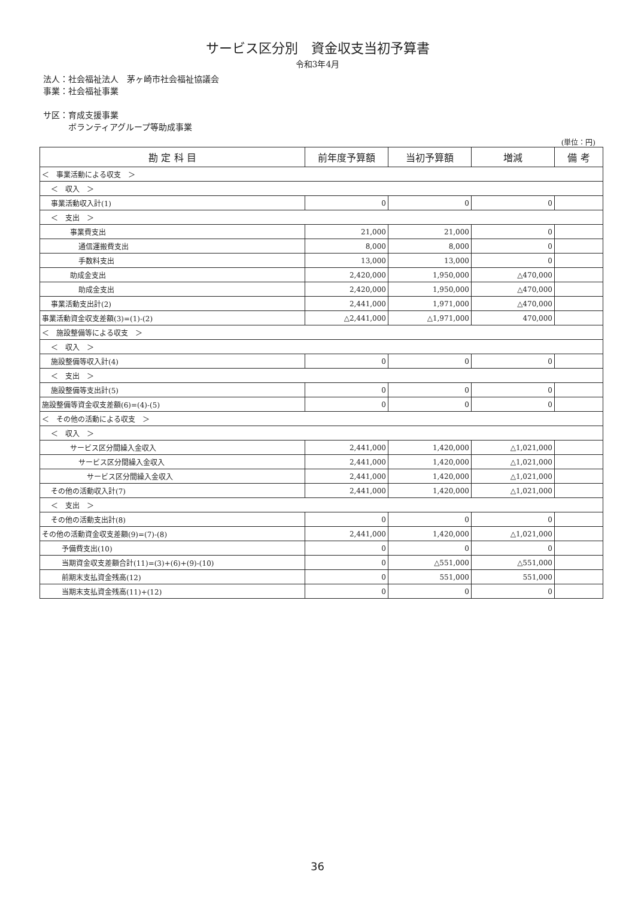サービス区分別　資金収支当初予算書
令和3年4月
法人：社会福祉法人　茅ヶ崎市社会福祉協議会
事業：社会福祉事業
サ区：育成支援事業
　　　ボランティアグループ等助成事業
(単位：円)
| 勘 定 科 目 | 前年度予算額 | 当初予算額 | 増減 | 備 考 |
| --- | --- | --- | --- | --- |
| ＜ 事業活動による収支 ＞ | | | | |
| ＜ 収入 ＞ | | | | |
| 事業活動収入計(1) | 0 | 0 | 0 | |
| ＜ 支出 ＞ | | | | |
| 事業費支出 | 21,000 | 21,000 | 0 | |
| 通信運搬費支出 | 8,000 | 8,000 | 0 | |
| 手数料支出 | 13,000 | 13,000 | 0 | |
| 助成金支出 | 2,420,000 | 1,950,000 | △470,000 | |
| 助成金支出 | 2,420,000 | 1,950,000 | △470,000 | |
| 事業活動支出計(2) | 2,441,000 | 1,971,000 | △470,000 | |
| 事業活動資金収支差額(3)=(1)-(2) | △2,441,000 | △1,971,000 | 470,000 | |
| ＜ 施設整備等による収支 ＞ | | | | |
| ＜ 収入 ＞ | | | | |
| 施設整備等収入計(4) | 0 | 0 | 0 | |
| ＜ 支出 ＞ | | | | |
| 施設整備等支出計(5) | 0 | 0 | 0 | |
| 施設整備等資金収支差額(6)=(4)-(5) | 0 | 0 | 0 | |
| ＜ その他の活動による収支 ＞ | | | | |
| ＜ 収入 ＞ | | | | |
| サービス区分間繰入金収入 | 2,441,000 | 1,420,000 | △1,021,000 | |
| サービス区分間繰入金収入 | 2,441,000 | 1,420,000 | △1,021,000 | |
| サービス区分間繰入金収入 | 2,441,000 | 1,420,000 | △1,021,000 | |
| その他の活動収入計(7) | 2,441,000 | 1,420,000 | △1,021,000 | |
| ＜ 支出 ＞ | | | | |
| その他の活動支出計(8) | 0 | 0 | 0 | |
| その他の活動資金収支差額(9)=(7)-(8) | 2,441,000 | 1,420,000 | △1,021,000 | |
| 予備費支出(10) | 0 | 0 | 0 | |
| 当期資金収支差額合計(11)=(3)+(6)+(9)-(10) | 0 | △551,000 | △551,000 | |
| 前期末支払資金残高(12) | 0 | 551,000 | 551,000 | |
| 当期末支払資金残高(11)+(12) | 0 | 0 | 0 | |
36